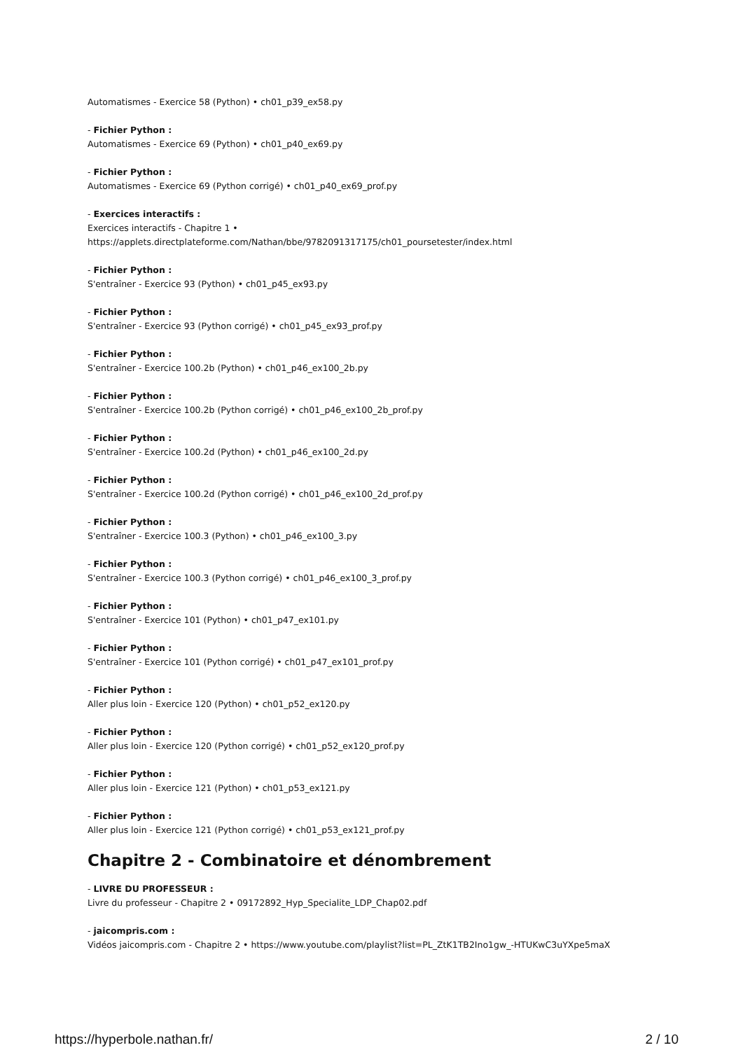Automatismes - Exercice 58 (Python) • ch01_p39_ex58.py
- Fichier Python :
Automatismes - Exercice 69 (Python) • ch01_p40_ex69.py
- Fichier Python :
Automatismes - Exercice 69 (Python corrigé) • ch01_p40_ex69_prof.py
- Exercices interactifs :
Exercices interactifs - Chapitre 1 •
https://applets.directplateforme.com/Nathan/bbe/9782091317175/ch01_poursetester/index.html
- Fichier Python :
S'entraîner - Exercice 93 (Python) • ch01_p45_ex93.py
- Fichier Python :
S'entraîner - Exercice 93 (Python corrigé) • ch01_p45_ex93_prof.py
- Fichier Python :
S'entraîner - Exercice 100.2b (Python) • ch01_p46_ex100_2b.py
- Fichier Python :
S'entraîner - Exercice 100.2b (Python corrigé) • ch01_p46_ex100_2b_prof.py
- Fichier Python :
S'entraîner - Exercice 100.2d (Python) • ch01_p46_ex100_2d.py
- Fichier Python :
S'entraîner - Exercice 100.2d (Python corrigé) • ch01_p46_ex100_2d_prof.py
- Fichier Python :
S'entraîner - Exercice 100.3 (Python) • ch01_p46_ex100_3.py
- Fichier Python :
S'entraîner - Exercice 100.3 (Python corrigé) • ch01_p46_ex100_3_prof.py
- Fichier Python :
S'entraîner - Exercice 101 (Python) • ch01_p47_ex101.py
- Fichier Python :
S'entraîner - Exercice 101 (Python corrigé) • ch01_p47_ex101_prof.py
- Fichier Python :
Aller plus loin - Exercice 120 (Python) • ch01_p52_ex120.py
- Fichier Python :
Aller plus loin - Exercice 120 (Python corrigé) • ch01_p52_ex120_prof.py
- Fichier Python :
Aller plus loin - Exercice 121 (Python) • ch01_p53_ex121.py
- Fichier Python :
Aller plus loin - Exercice 121 (Python corrigé) • ch01_p53_ex121_prof.py
Chapitre 2 - Combinatoire et dénombrement
- LIVRE DU PROFESSEUR :
Livre du professeur - Chapitre 2 • 09172892_Hyp_Specialite_LDP_Chap02.pdf
- jaicompris.com :
Vidéos jaicompris.com - Chapitre 2 • https://www.youtube.com/playlist?list=PL_ZtK1TB2Ino1gw_-HTUKwC3uYXpe5maX
https://hyperbole.nathan.fr/ 2 / 10